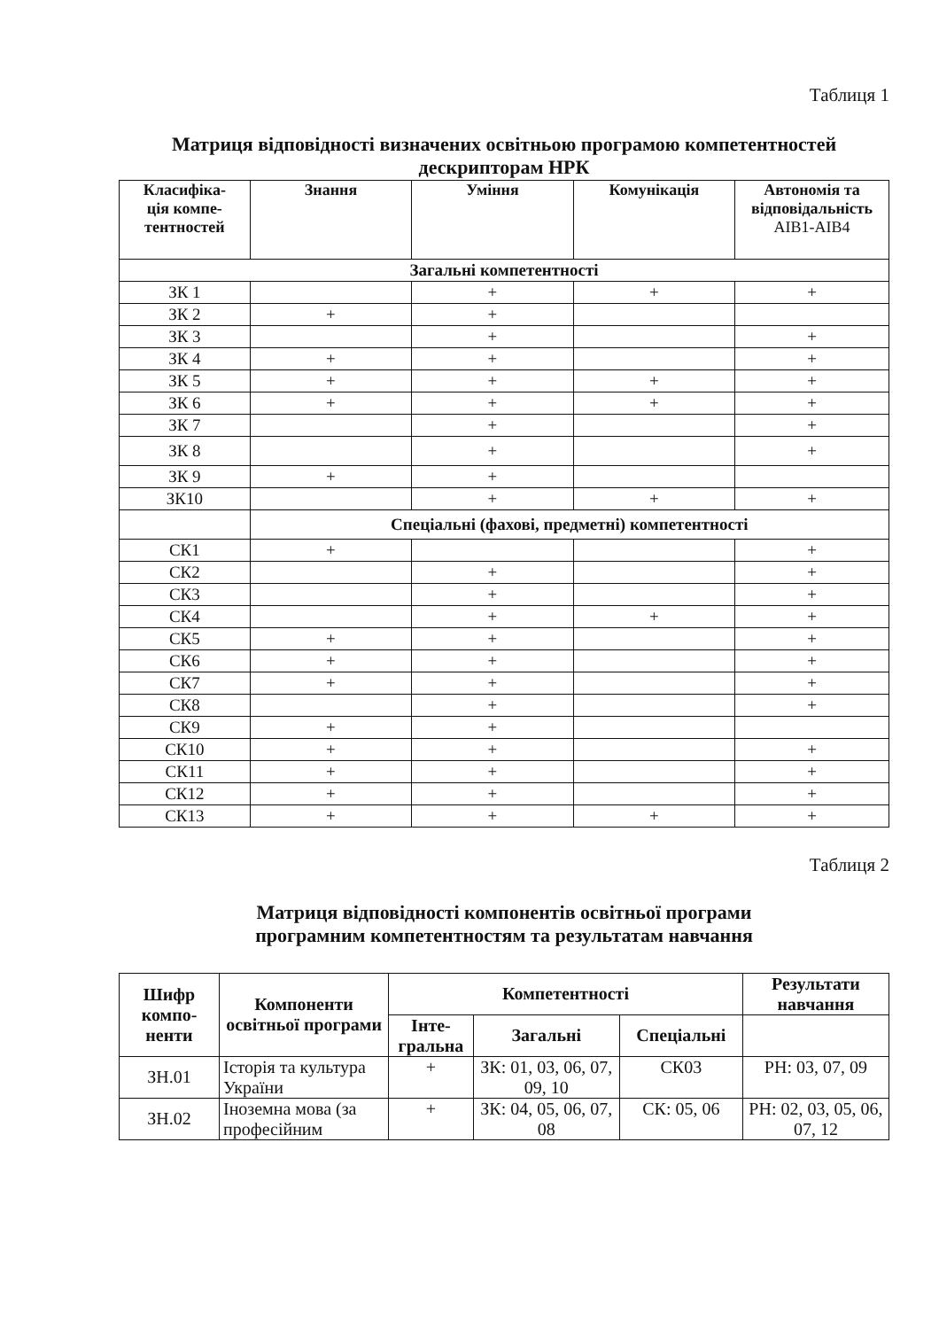Таблиця 1
Матриця відповідності визначених освітньою програмою компетентностей дескрипторам НРК
| Класифіка- ція компе- тентностей | Знання | Уміння | Комунікація | Автономія та відповідальність АІВ1-АІВ4 |
| --- | --- | --- | --- | --- |
| Загальні компетентності | | | | |
| ЗК 1 | | + | + | + |
| ЗК 2 | + | + | | |
| ЗК 3 | | + | | + |
| ЗК 4 | + | + | | + |
| ЗК 5 | + | + | + | + |
| ЗК 6 | + | + | + | + |
| ЗК 7 | | + | | + |
| ЗК 8 | | + | | + |
| ЗК 9 | + | + | | |
| ЗК10 | | + | + | + |
| | Спеціальні (фахові, предметні) компетентності | | | |
| СК1 | + | | | + |
| СК2 | | + | | + |
| СК3 | | + | | + |
| СК4 | | + | + | + |
| СК5 | + | + | | + |
| СК6 | + | + | | + |
| СК7 | + | + | | + |
| СК8 | | + | | + |
| СК9 | + | + | | |
| СК10 | + | + | | + |
| СК11 | + | + | | + |
| СК12 | + | + | | + |
| СК13 | + | + | + | + |
Таблиця 2
Матриця відповідності компонентів освітньої програми
програмним компетентностям та результатам навчання
| Шифр компо- ненти | Компоненти освітньої програми | Компетентності | | | Результати навчання |
| --- | --- | --- | --- | --- | --- |
| | | Інте- гральна | Загальні | Спеціальні | |
| ЗН.01 | Історія та культура України | + | ЗК: 01, 03, 06, 07, 09, 10 | СК03 | РН: 03, 07, 09 |
| ЗН.02 | Іноземна мова (за професійним | + | ЗК: 04, 05, 06, 07, 08 | СК: 05, 06 | РН: 02, 03, 05, 06, 07, 12 |